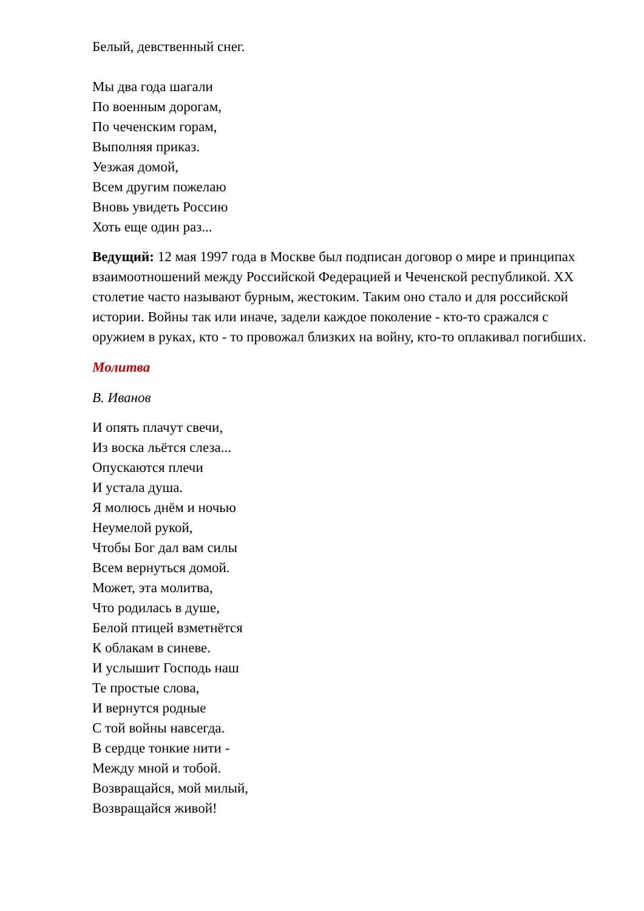Белый, девственный снег.
Мы два года шагали
По военным дорогам,
По чеченским горам,
Выполняя приказ.
Уезжая домой,
Всем другим пожелаю
Вновь увидеть Россию
Хоть еще один раз...
Ведущий: 12 мая 1997 года в Москве был подписан договор о мире и принципах взаимоотношений между Российской Федерацией и Чеченской республикой. XX столетие часто называют бурным, жестоким. Таким оно стало и для российской истории. Войны так или иначе, задели каждое поколение - кто-то сражался с оружием в руках, кто - то провожал близких на войну, кто-то оплакивал погибших.
Молитва
В. Иванов
И опять плачут свечи,
Из воска льётся слеза...
Опускаются плечи
И устала душа.
Я молюсь днём и ночью
Неумелой рукой,
Чтобы Бог дал вам силы
Всем вернуться домой.
Может, эта молитва,
Что родилась в душе,
Белой птицей взметнётся
К облакам в синеве.
И услышит Господь наш
Те простые слова,
И вернутся родные
С той войны навсегда.
В сердце тонкие нити -
Между мной и тобой.
Возвращайся, мой милый,
Возвращайся живой!